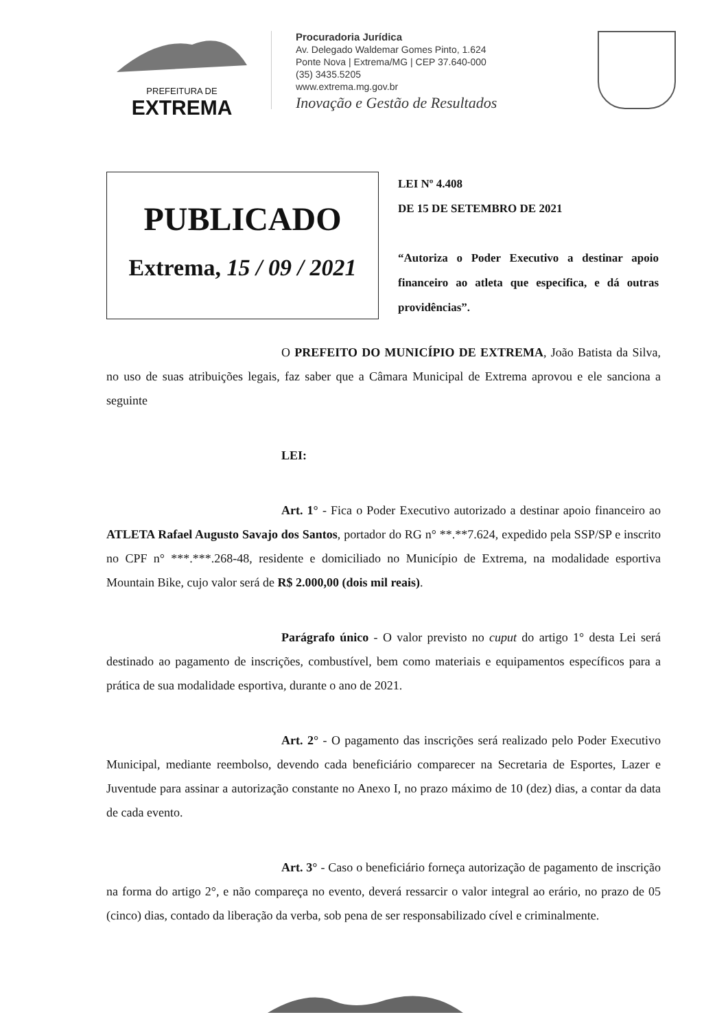PREFEITURA DE
EXTREMA
Procuradoria Jurídica
Av. Delegado Waldemar Gomes Pinto, 1.624
Ponte Nova | Extrema/MG | CEP 37.640-000
(35) 3435.5205
www.extrema.mg.gov.br
Inovação e Gestão de Resultados
PUBLICADO
Extrema, 15 / 09 / 2021
LEI Nº 4.408
DE 15 DE SETEMBRO DE 2021
“Autoriza o Poder Executivo a destinar apoio financeiro ao atleta que especifica, e dá outras providências”.
O PREFEITO DO MUNICÍPIO DE EXTREMA, João Batista da Silva, no uso de suas atribuições legais, faz saber que a Câmara Municipal de Extrema aprovou e ele sanciona a seguinte
LEI:
Art. 1° - Fica o Poder Executivo autorizado a destinar apoio financeiro ao ATLETA Rafael Augusto Savajo dos Santos, portador do RG n° **.**7.624, expedido pela SSP/SP e inscrito no CPF n° ***.***.268-48, residente e domiciliado no Município de Extrema, na modalidade esportiva Mountain Bike, cujo valor será de R$ 2.000,00 (dois mil reais).
Parágrafo único - O valor previsto no cuput do artigo 1° desta Lei será destinado ao pagamento de inscrições, combustível, bem como materiais e equipamentos específicos para a prática de sua modalidade esportiva, durante o ano de 2021.
Art. 2° - O pagamento das inscrições será realizado pelo Poder Executivo Municipal, mediante reembolso, devendo cada beneficiário comparecer na Secretaria de Esportes, Lazer e Juventude para assinar a autorização constante no Anexo I, no prazo máximo de 10 (dez) dias, a contar da data de cada evento.
Art. 3° - Caso o beneficiário forneça autorização de pagamento de inscrição na forma do artigo 2°, e não compareça no evento, deverá ressarcir o valor integral ao erário, no prazo de 05 (cinco) dias, contado da liberação da verba, sob pena de ser responsabilizado cível e criminalmente.